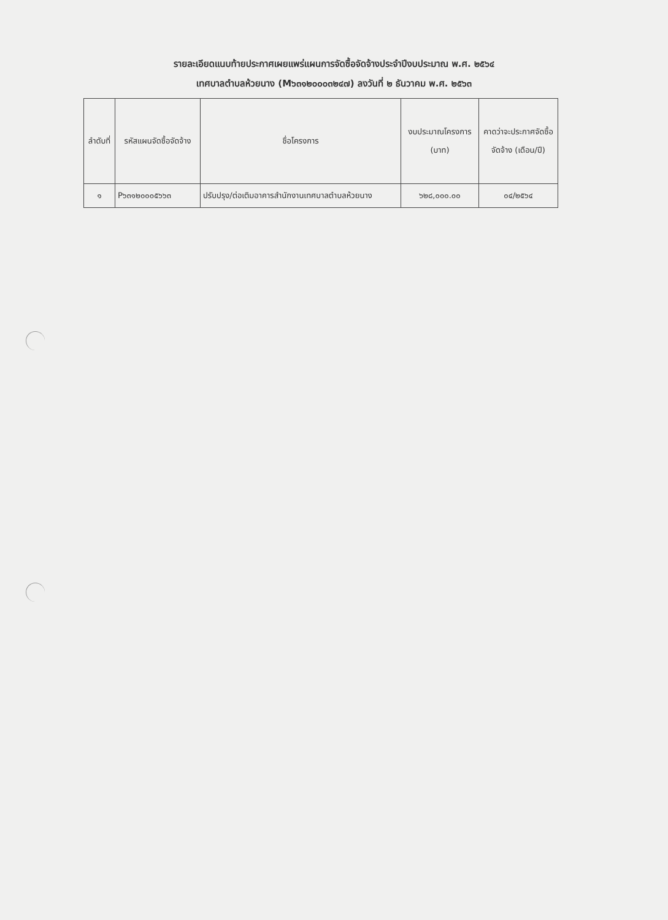รายละเอียดแนบท้ายประกาศเผยแพร่แผนการจัดซื้อจัดจ้างประจำปีงบประมาณ พ.ศ. ๒๕๖๔
เทศบาลตำบลห้วยนาง (M๖๓๑๒๐๐๐๓๒๔๗) ลงวันที่ ๒ ธันวาคม พ.ศ. ๒๕๖๓
| ลำดับที่ | รหัสแผนจัดซื้อจัดจ้าง | ชื่อโครงการ | งบประมาณโครงการ (บาท) | คาดว่าจะประกาศจัดซื้อจัดจ้าง (เดือน/ปี) |
| --- | --- | --- | --- | --- |
| ๑ | P๖๓๑๒๐๐๐๕๖๖๓ | ปรับปรุง/ต่อเติมอาคารสำนักงานเทศบาลตำบลห้วยนาง | ๖๒๘,๐๐๐.๐๐ | ๐๔/๒๕๖๔ |